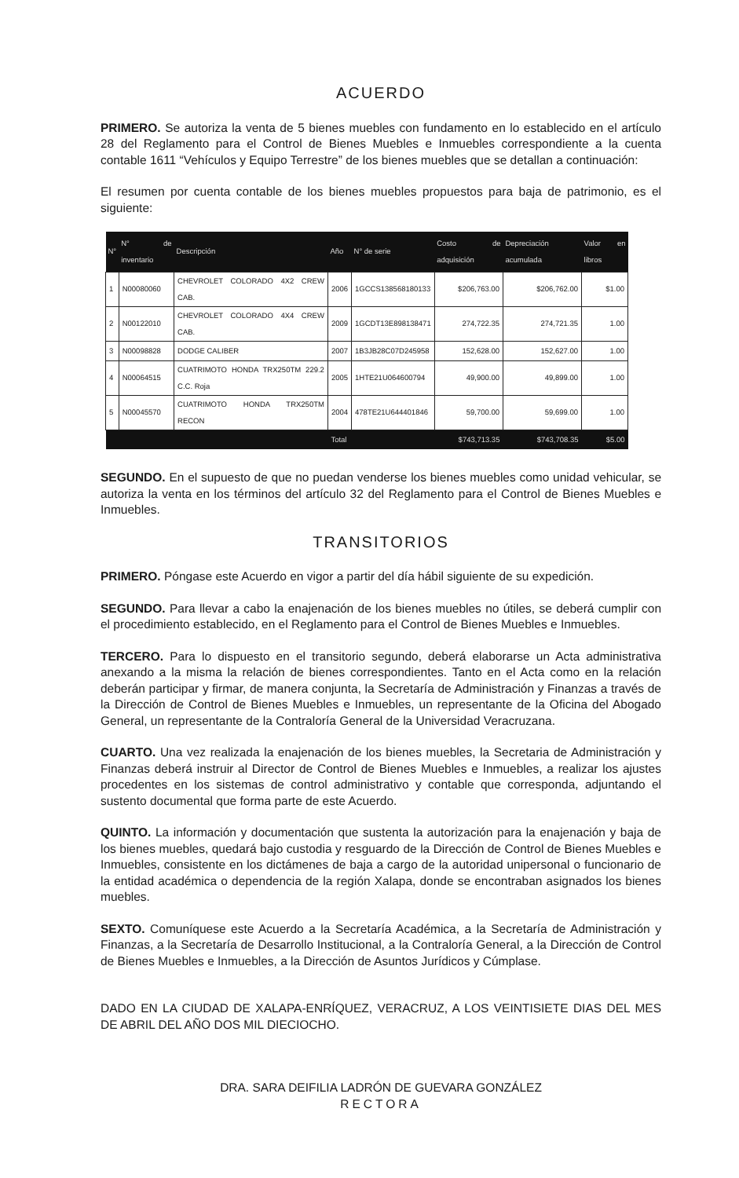ACUERDO
PRIMERO. Se autoriza la venta de 5 bienes muebles con fundamento en lo establecido en el artículo 28 del Reglamento para el Control de Bienes Muebles e Inmuebles correspondiente a la cuenta contable 1611 “Vehículos y Equipo Terrestre” de los bienes muebles que se detallan a continuación:
El resumen por cuenta contable de los bienes muebles propuestos para baja de patrimonio, es el siguiente:
| N° | N° de inventario | Descripción | Año | N° de serie | Costo de adquisición | Depreciación acumulada | Valor en libros |
| --- | --- | --- | --- | --- | --- | --- | --- |
| 1 | N00080060 | CHEVROLET COLORADO 4X2 CREW CAB. | 2006 | 1GCCS138568180133 | $206,763.00 | $206,762.00 | $1.00 |
| 2 | N00122010 | CHEVROLET COLORADO 4X4 CREW CAB. | 2009 | 1GCDT13E898138471 | 274,722.35 | 274,721.35 | 1.00 |
| 3 | N00098828 | DODGE CALIBER | 2007 | 1B3JB28C07D245958 | 152,628.00 | 152,627.00 | 1.00 |
| 4 | N00064515 | CUATRIMOTO HONDA TRX250TM 229.2 C.C. Roja | 2005 | 1HTE21U064600794 | 49,900.00 | 49,899.00 | 1.00 |
| 5 | N00045570 | CUATRIMOTO HONDA TRX250TM RECON | 2004 | 478TE21U644401846 | 59,700.00 | 59,699.00 | 1.00 |
| | | | Total | | $743,713.35 | $743,708.35 | $5.00 |
SEGUNDO. En el supuesto de que no puedan venderse los bienes muebles como unidad vehicular, se autoriza la venta en los términos del artículo 32 del Reglamento para el Control de Bienes Muebles e Inmuebles.
TRANSITORIOS
PRIMERO. Póngase este Acuerdo en vigor a partir del día hábil siguiente de su expedición.
SEGUNDO. Para llevar a cabo la enajenación de los bienes muebles no útiles, se deberá cumplir con el procedimiento establecido, en el Reglamento para el Control de Bienes Muebles e Inmuebles.
TERCERO. Para lo dispuesto en el transitorio segundo, deberá elaborarse un Acta administrativa anexando a la misma la relación de bienes correspondientes. Tanto en el Acta como en la relación deberán participar y firmar, de manera conjunta, la Secretaría de Administración y Finanzas a través de la Dirección de Control de Bienes Muebles e Inmuebles, un representante de la Oficina del Abogado General, un representante de la Contraloría General de la Universidad Veracruzana.
CUARTO. Una vez realizada la enajenación de los bienes muebles, la Secretaria de Administración y Finanzas deberá instruir al Director de Control de Bienes Muebles e Inmuebles, a realizar los ajustes procedentes en los sistemas de control administrativo y contable que corresponda, adjuntando el sustento documental que forma parte de este Acuerdo.
QUINTO. La información y documentación que sustenta la autorización para la enajenación y baja de los bienes muebles, quedará bajo custodia y resguardo de la Dirección de Control de Bienes Muebles e Inmuebles, consistente en los dictámenes de baja a cargo de la autoridad unipersonal o funcionario de la entidad académica o dependencia de la región Xalapa, donde se encontraban asignados los bienes muebles.
SEXTO. Comuníquese este Acuerdo a la Secretaría Académica, a la Secretaría de Administración y Finanzas, a la Secretaría de Desarrollo Institucional, a la Contraloría General, a la Dirección de Control de Bienes Muebles e Inmuebles, a la Dirección de Asuntos Jurídicos y Cúmplase.
DADO EN LA CIUDAD DE XALAPA-ENRÍQUEZ, VERACRUZ, A LOS VEINTISIETE DIAS DEL MES DE ABRIL DEL AÑO DOS MIL DIECIOCHO.
DRA. SARA DEIFILIA LADRÓN DE GUEVARA GONZÁLEZ
RECTORA